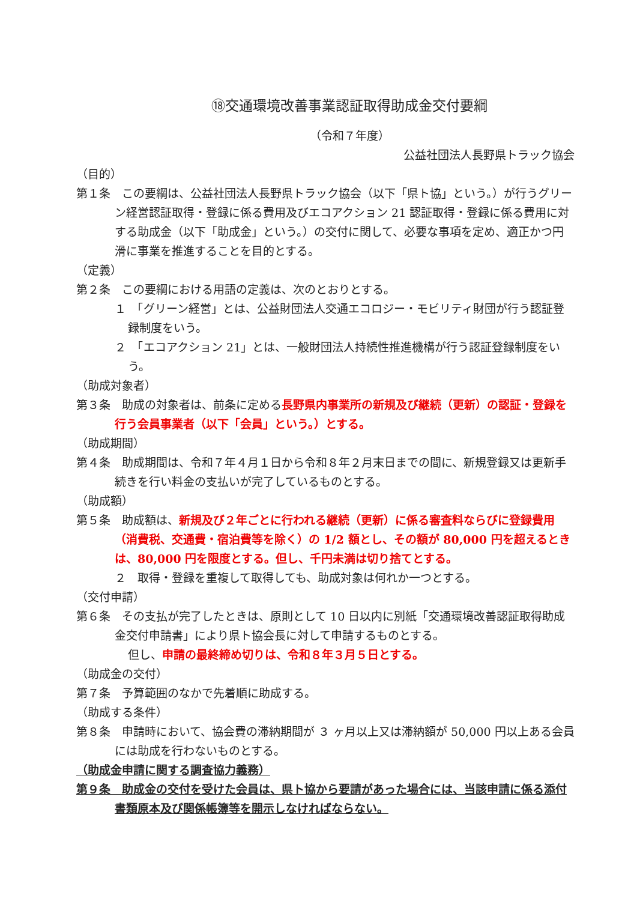⑱交通環境改善事業認証取得助成金交付要綱
（令和７年度）
公益社団法人長野県トラック協会
（目的）
第１条　この要綱は、公益社団法人長野県トラック協会（以下「県ト協」という。）が行うグリーン経営認証取得・登録に係る費用及びエコアクション 21 認証取得・登録に係る費用に対する助成金（以下「助成金」という。）の交付に関して、必要な事項を定め、適正かつ円滑に事業を推進することを目的とする。
（定義）
第２条　この要綱における用語の定義は、次のとおりとする。
１　「グリーン経営」とは、公益財団法人交通エコロジー・モビリティ財団が行う認証登録制度をいう。
２　「エコアクション 21」とは、一般財団法人持続性推進機構が行う認証登録制度をいう。
（助成対象者）
第３条　助成の対象者は、前条に定める長野県内事業所の新規及び継続（更新）の認証・登録を行う会員事業者（以下「会員」という。）とする。
（助成期間）
第４条　助成期間は、令和７年４月１日から令和８年２月末日までの間に、新規登録又は更新手続きを行い料金の支払いが完了しているものとする。
（助成額）
第５条　助成額は、新規及び２年ごとに行われる継続（更新）に係る審査料ならびに登録費用（消費税、交通費・宿泊費等を除く）の 1/2 額とし、その額が 80,000 円を超えるときは、80,000 円を限度とする。但し、千円未満は切り捨てとする。
２　取得・登録を重複して取得しても、助成対象は何れか一つとする。
（交付申請）
第６条　その支払が完了したときは、原則として 10 日以内に別紙「交通環境改善認証取得助成金交付申請書」により県ト協会長に対して申請するものとする。
但し、申請の最終締め切りは、令和８年３月５日とする。
（助成金の交付）
第７条　予算範囲のなかで先着順に助成する。
（助成する条件）
第８条　申請時において、協会費の滞納期間が ３ ヶ月以上又は滞納額が 50,000 円以上ある会員には助成を行わないものとする。
（助成金申請に関する調査協力義務）
第９条　助成金の交付を受けた会員は、県ト協から要請があった場合には、当該申請に係る添付書類原本及び関係帳簿等を開示しなければならない。